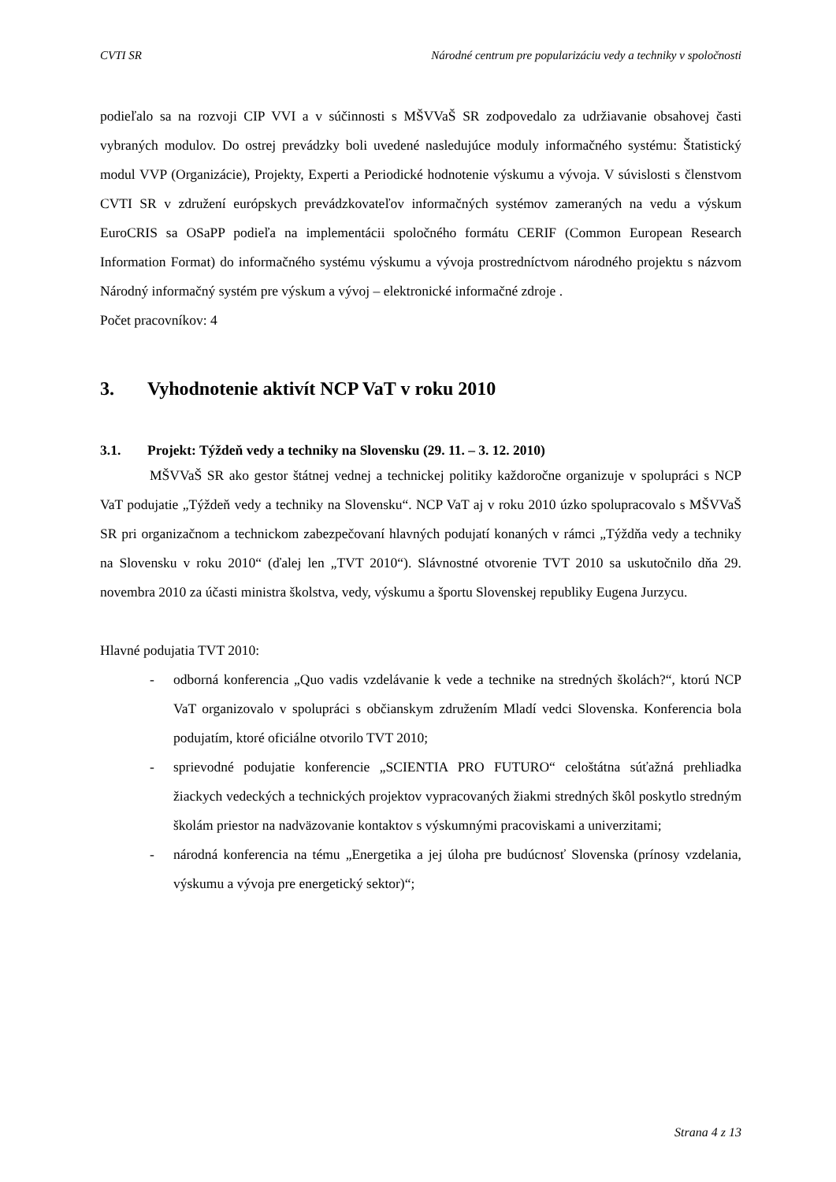CVTI SR Národné centrum pre popularizáciu vedy a techniky v spoločnosti
podieľalo sa na rozvoji CIP VVI a v súčinnosti s MŠVVaŠ SR zodpovedalo za udržiavanie obsahovej časti vybraných modulov. Do ostrej prevádzky boli uvedené nasledujúce moduly informačného systému: Štatistický modul VVP (Organizácie), Projekty, Experti a Periodické hodnotenie výskumu a vývoja. V súvislosti s členstvom CVTI SR v združení európskych prevádzkovateľov informačných systémov zameraných na vedu a výskum EuroCRIS sa OSaPP podieľa na implementácii spoločného formátu CERIF (Common European Research Information Format) do informačného systému výskumu a vývoja prostredníctvom národného projektu s názvom Národný informačný systém pre výskum a vývoj – elektronické informačné zdroje .
Počet pracovníkov: 4
3. Vyhodnotenie aktivít NCP VaT v roku 2010
3.1. Projekt: Týždeň vedy a techniky na Slovensku (29. 11. – 3. 12. 2010)
MŠVVaŠ SR ako gestor štátnej vednej a technickej politiky každoročne organizuje v spolupráci s NCP VaT podujatie „Týždeň vedy a techniky na Slovensku“. NCP VaT aj v roku 2010 úzko spolupracovalo s MŠVVaŠ SR pri organizačnom a technickom zabezpečovaní hlavných podujatí konaných v rámci „Týždňa vedy a techniky na Slovensku v roku 2010“ (ďalej len „TVT 2010“). Slávnostné otvorenie TVT 2010 sa uskutočnilo dňa 29. novembra 2010 za účasti ministra školstva, vedy, výskumu a športu Slovenskej republiky Eugena Jurzycu.
Hlavné podujatia TVT 2010:
- odborná konferencia „Quo vadis vzdelávanie k vede a technike na stredných školách?“, ktorú NCP VaT organizovalo v spolupráci s občianskym združením Mladí vedci Slovenska. Konferencia bola podujatím, ktoré oficiálne otvorilo TVT 2010;
- sprievodné podujatie konferencie „SCIENTIA PRO FUTURO“ celoštátna súťažná prehliadka žiackych vedeckých a technických projektov vypracovaných žiakmi stredných škôl poskytlo stredným školám priestor na nadväzovanie kontaktov s výskumnými pracoviskami a univerzitami;
- národná konferencia na tému „Energetika a jej úloha pre budúcnosť Slovenska (prínosy vzdelania, výskumu a vývoja pre energetický sektor)“;
Strana 4 z 13